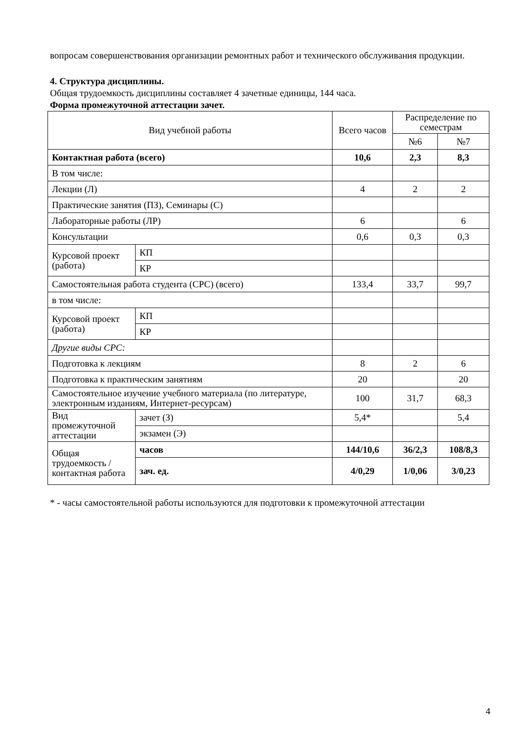вопросам совершенствования организации ремонтных работ и технического обслуживания продукции.
4. Структура дисциплины.
Общая трудоемкость дисциплины составляет 4 зачетные единицы, 144 часа.
Форма промежуточной аттестации зачет.
| Вид учебной работы | | Всего часов | Распределение по семестрам | |
| | | | №6 | №7 |
| Контактная работа (всего) | | 10,6 | 2,3 | 8,3 |
| В том числе: | | | | |
| Лекции (Л) | | 4 | 2 | 2 |
| Практические занятия (ПЗ), Семинары (С) | | | | |
| Лабораторные работы (ЛР) | | 6 | | 6 |
| Консультации | | 0,6 | 0,3 | 0,3 |
| Курсовой проект (работа) | КП | | | |
| | КР | | | |
| Самостоятельная работа студента (СРС) (всего) | | 133,4 | 33,7 | 99,7 |
| в том числе: | | | | |
| Курсовой проект (работа) | КП | | | |
| | КР | | | |
| Другие виды СРС: | | | | |
| Подготовка к лекциям | | 8 | 2 | 6 |
| Подготовка к практическим занятиям | | 20 | | 20 |
| Самостоятельное изучение учебного материала (по литературе, электронным изданиям, Интернет-ресурсам) | | 100 | 31,7 | 68,3 |
| Вид промежуточной аттестации | зачет (З) | 5,4* | | 5,4 |
| | экзамен (Э) | | | |
| Общая трудоемкость / контактная работа | часов | 144/10,6 | 36/2,3 | 108/8,3 |
| | зач. ед. | 4/0,29 | 1/0,06 | 3/0,23 |
* - часы самостоятельной работы используются для подготовки к промежуточной аттестации
4